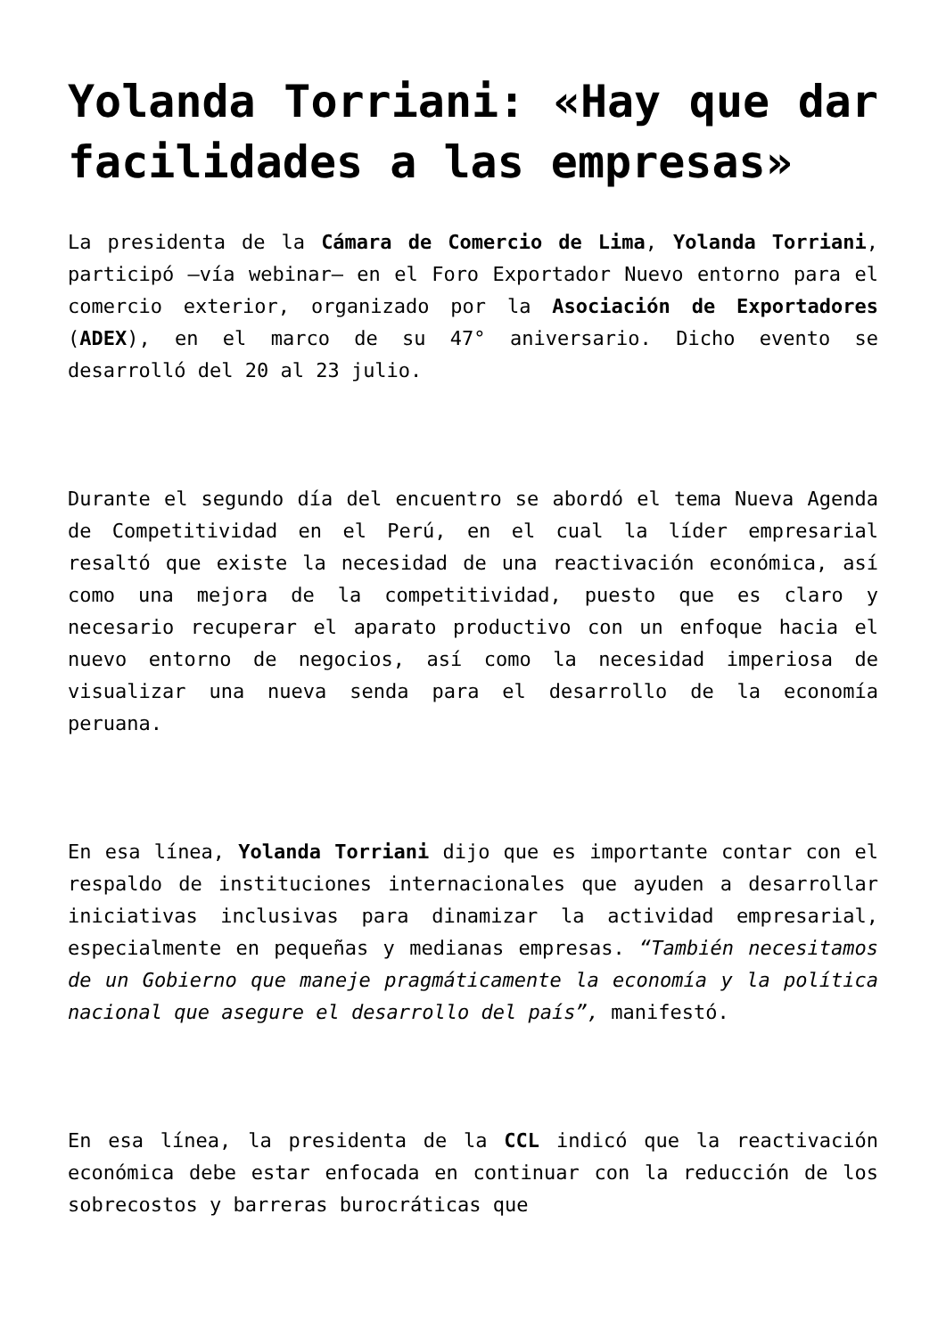Yolanda Torriani: «Hay que dar facilidades a las empresas»
La presidenta de la Cámara de Comercio de Lima, Yolanda Torriani, participó –vía webinar– en el Foro Exportador Nuevo entorno para el comercio exterior, organizado por la Asociación de Exportadores (ADEX), en el marco de su 47° aniversario. Dicho evento se desarrolló del 20 al 23 julio.
Durante el segundo día del encuentro se abordó el tema Nueva Agenda de Competitividad en el Perú, en el cual la líder empresarial resaltó que existe la necesidad de una reactivación económica, así como una mejora de la competitividad, puesto que es claro y necesario recuperar el aparato productivo con un enfoque hacia el nuevo entorno de negocios, así como la necesidad imperiosa de visualizar una nueva senda para el desarrollo de la economía peruana.
En esa línea, Yolanda Torriani dijo que es importante contar con el respaldo de instituciones internacionales que ayuden a desarrollar iniciativas inclusivas para dinamizar la actividad empresarial, especialmente en pequeñas y medianas empresas. “También necesitamos de un Gobierno que maneje pragmáticamente la economía y la política nacional que asegure el desarrollo del país”, manifestó.
En esa línea, la presidenta de la CCL indicó que la reactivación económica debe estar enfocada en continuar con la reducción de los sobrecostos y barreras burocráticas que